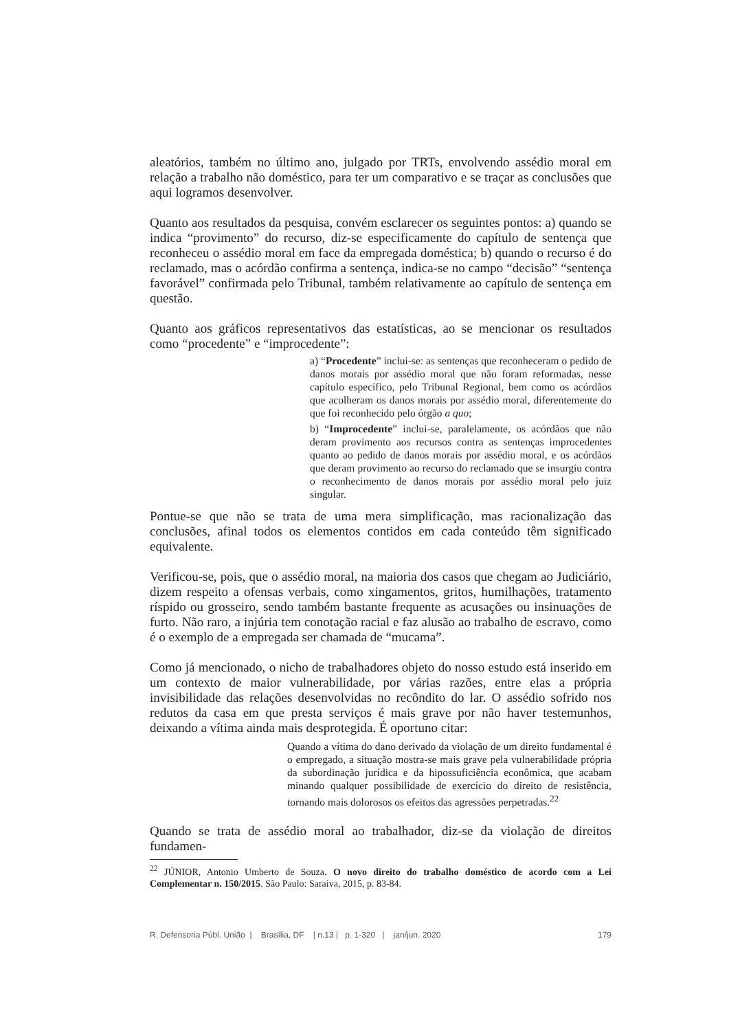aleatórios, também no último ano, julgado por TRTs, envolvendo assédio moral em relação a trabalho não doméstico, para ter um comparativo e se traçar as conclusões que aqui logramos desenvolver.
Quanto aos resultados da pesquisa, convém esclarecer os seguintes pontos: a) quando se indica “provimento” do recurso, diz-se especificamente do capítulo de sentença que reconheceu o assédio moral em face da empregada doméstica; b) quando o recurso é do reclamado, mas o acórdão confirma a sentença, indica-se no campo “decisão” “sentença favorável” confirmada pelo Tribunal, também relativamente ao capítulo de sentença em questão.
Quanto aos gráficos representativos das estatísticas, ao se mencionar os resultados como “procedente” e “improcedente”:
a) “Procedente” inclui-se: as sentenças que reconheceram o pedido de danos morais por assédio moral que não foram reformadas, nesse capítulo específico, pelo Tribunal Regional, bem como os acórdãos que acolheram os danos morais por assédio moral, diferentemente do que foi reconhecido pelo órgão a quo;
b) “Improcedente” inclui-se, paralelamente, os acórdãos que não deram provimento aos recursos contra as sentenças improcedentes quanto ao pedido de danos morais por assédio moral, e os acórdãos que deram provimento ao recurso do reclamado que se insurgiu contra o reconhecimento de danos morais por assédio moral pelo juiz singular.
Pontue-se que não se trata de uma mera simplificação, mas racionalização das conclusões, afinal todos os elementos contidos em cada conteúdo têm significado equivalente.
Verificou-se, pois, que o assédio moral, na maioria dos casos que chegam ao Judiciário, dizem respeito a ofensas verbais, como xingamentos, gritos, humilhações, tratamento ríspido ou grosseiro, sendo também bastante frequente as acusações ou insinuações de furto. Não raro, a injúria tem conotação racial e faz alusão ao trabalho de escravo, como é o exemplo de a empregada ser chamada de “mucama”.
Como já mencionado, o nicho de trabalhadores objeto do nosso estudo está inserido em um contexto de maior vulnerabilidade, por várias razões, entre elas a própria invisibilidade das relações desenvolvidas no recôndito do lar. O assédio sofrido nos redutos da casa em que presta serviços é mais grave por não haver testemunhos, deixando a vítima ainda mais desprotegida. É oportuno citar:
Quando a vítima do dano derivado da violação de um direito fundamental é o empregado, a situação mostra-se mais grave pela vulnerabilidade própria da subordinação jurídica e da hipossuficiência econômica, que acabam minando qualquer possibilidade de exercício do direito de resistência, tornando mais dolorosos os efeitos das agressões perpetradas.<sup>22</sup>
Quando se trata de assédio moral ao trabalhador, diz-se da violação de direitos fundamen-
<sup>22</sup> JÚNIOR, Antonio Umberto de Souza. O novo direito do trabalho doméstico de acordo com a Lei Complementar n. 150/2015. São Paulo: Saraiva, 2015, p. 83-84.
R. Defensoria Públ. União | Brasília, DF | n.13 | p. 1-320 | jan/jun. 2020 179